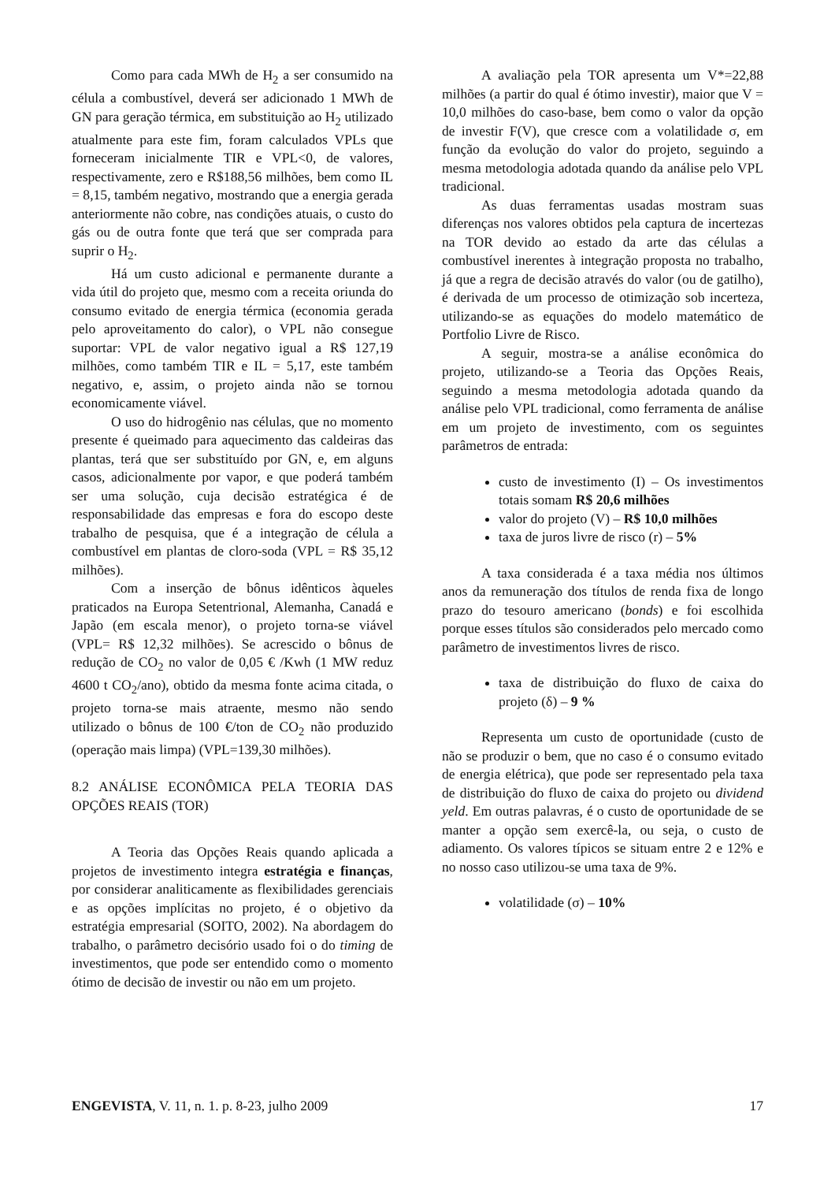Como para cada MWh de H<sub>2</sub> a ser consumido na célula a combustível, deverá ser adicionado 1 MWh de GN para geração térmica, em substituição ao H<sub>2</sub> utilizado atualmente para este fim, foram calculados VPLs que forneceram inicialmente TIR e VPL<0, de valores, respectivamente, zero e R$188,56 milhões, bem como IL = 8,15, também negativo, mostrando que a energia gerada anteriormente não cobre, nas condições atuais, o custo do gás ou de outra fonte que terá que ser comprada para suprir o H<sub>2</sub>.
Há um custo adicional e permanente durante a vida útil do projeto que, mesmo com a receita oriunda do consumo evitado de energia térmica (economia gerada pelo aproveitamento do calor), o VPL não consegue suportar: VPL de valor negativo igual a R$ 127,19 milhões, como também TIR e IL = 5,17, este também negativo, e, assim, o projeto ainda não se tornou economicamente viável.
O uso do hidrogênio nas células, que no momento presente é queimado para aquecimento das caldeiras das plantas, terá que ser substituído por GN, e, em alguns casos, adicionalmente por vapor, e que poderá também ser uma solução, cuja decisão estratégica é de responsabilidade das empresas e fora do escopo deste trabalho de pesquisa, que é a integração de célula a combustível em plantas de cloro-soda (VPL = R$ 35,12 milhões).
Com a inserção de bônus idênticos àqueles praticados na Europa Setentrional, Alemanha, Canadá e Japão (em escala menor), o projeto torna-se viável (VPL= R$ 12,32 milhões). Se acrescido o bônus de redução de CO<sub>2</sub> no valor de 0,05 € /Kwh (1 MW reduz 4600 t CO<sub>2</sub>/ano), obtido da mesma fonte acima citada, o projeto torna-se mais atraente, mesmo não sendo utilizado o bônus de 100 €/ton de CO<sub>2</sub> não produzido (operação mais limpa) (VPL=139,30 milhões).
8.2 ANÁLISE ECONÔMICA PELA TEORIA DAS OPÇÕES REAIS (TOR)
A Teoria das Opções Reais quando aplicada a projetos de investimento integra estratégia e finanças, por considerar analiticamente as flexibilidades gerenciais e as opções implícitas no projeto, é o objetivo da estratégia empresarial (SOITO, 2002). Na abordagem do trabalho, o parâmetro decisório usado foi o do timing de investimentos, que pode ser entendido como o momento ótimo de decisão de investir ou não em um projeto.
A avaliação pela TOR apresenta um V*=22,88 milhões (a partir do qual é ótimo investir), maior que V = 10,0 milhões do caso-base, bem como o valor da opção de investir F(V), que cresce com a volatilidade σ, em função da evolução do valor do projeto, seguindo a mesma metodologia adotada quando da análise pelo VPL tradicional.
As duas ferramentas usadas mostram suas diferenças nos valores obtidos pela captura de incertezas na TOR devido ao estado da arte das células a combustível inerentes à integração proposta no trabalho, já que a regra de decisão através do valor (ou de gatilho), é derivada de um processo de otimização sob incerteza, utilizando-se as equações do modelo matemático de Portfolio Livre de Risco.
A seguir, mostra-se a análise econômica do projeto, utilizando-se a Teoria das Opções Reais, seguindo a mesma metodologia adotada quando da análise pelo VPL tradicional, como ferramenta de análise em um projeto de investimento, com os seguintes parâmetros de entrada:
custo de investimento (I) – Os investimentos totais somam R$ 20,6 milhões
valor do projeto (V) – R$ 10,0 milhões
taxa de juros livre de risco (r) – 5%
A taxa considerada é a taxa média nos últimos anos da remuneração dos títulos de renda fixa de longo prazo do tesouro americano (bonds) e foi escolhida porque esses títulos são considerados pelo mercado como parâmetro de investimentos livres de risco.
taxa de distribuição do fluxo de caixa do projeto (δ) – 9 %
Representa um custo de oportunidade (custo de não se produzir o bem, que no caso é o consumo evitado de energia elétrica), que pode ser representado pela taxa de distribuição do fluxo de caixa do projeto ou dividend yeld. Em outras palavras, é o custo de oportunidade de se manter a opção sem exercê-la, ou seja, o custo de adiamento. Os valores típicos se situam entre 2 e 12% e no nosso caso utilizou-se uma taxa de 9%.
volatilidade (σ) – 10%
ENGEVISTA, V. 11, n. 1. p. 8-23, julho 2009 17